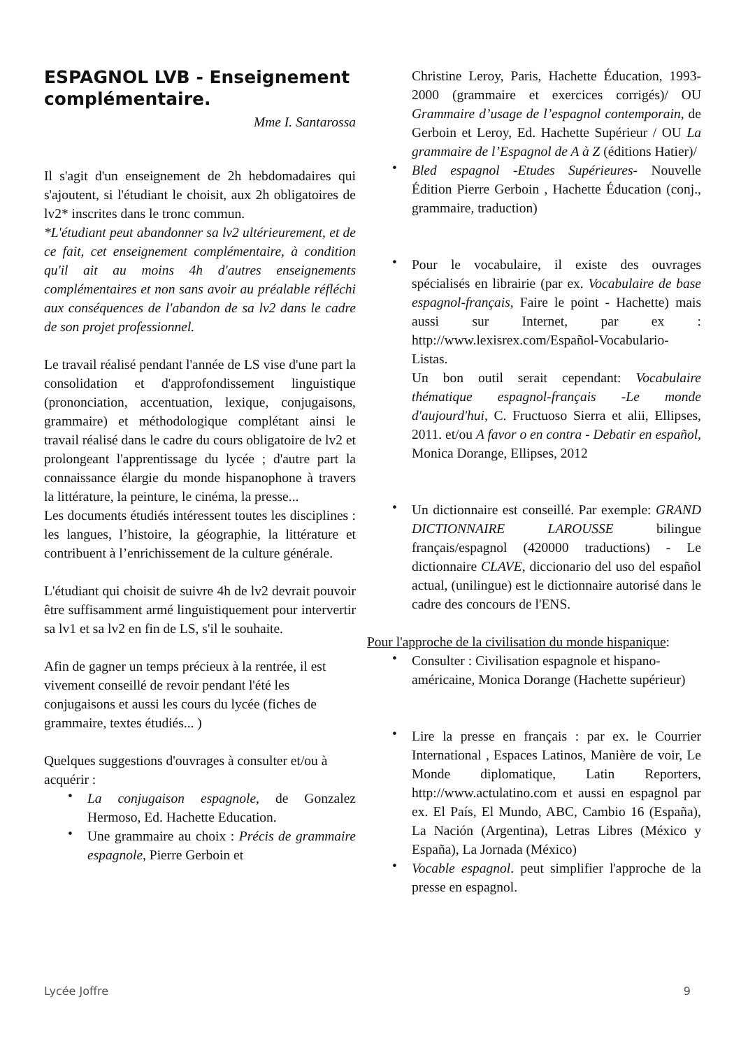ESPAGNOL LVB - Enseignement complémentaire.
Mme I. Santarossa
Il s'agit d'un enseignement de 2h hebdomadaires qui s'ajoutent, si l'étudiant le choisit, aux 2h obligatoires de lv2* inscrites dans le tronc commun.
*L'étudiant peut abandonner sa lv2 ultérieurement, et de ce fait, cet enseignement complémentaire, à condition qu'il ait au moins 4h d'autres enseignements complémentaires et non sans avoir au préalable réfléchi aux conséquences de l'abandon de sa lv2 dans le cadre de son projet professionnel.
Le travail réalisé pendant l'année de LS vise d'une part la consolidation et d'approfondissement linguistique (prononciation, accentuation, lexique, conjugaisons, grammaire) et méthodologique complétant ainsi le travail réalisé dans le cadre du cours obligatoire de lv2 et prolongeant l'apprentissage du lycée ; d'autre part la connaissance élargie du monde hispanophone à travers la littérature, la peinture, le cinéma, la presse...
Les documents étudiés intéressent toutes les disciplines : les langues, l’histoire, la géographie, la littérature et contribuent à l’enrichissement de la culture générale.
L'étudiant qui choisit de suivre 4h de lv2 devrait pouvoir être suffisamment armé linguistiquement pour intervertir sa lv1 et sa lv2 en fin de LS, s'il le souhaite.
Afin de gagner un temps précieux à la rentrée, il est vivement conseillé de revoir pendant l'été les conjugaisons et aussi les cours du lycée (fiches de grammaire, textes étudiés... )
Quelques suggestions d'ouvrages à consulter et/ou à acquérir :
• La conjugaison espagnole, de Gonzalez Hermoso, Ed. Hachette Education.
• Une grammaire au choix : Précis de grammaire espagnole, Pierre Gerboin et
Christine Leroy, Paris, Hachette Éducation, 1993-2000 (grammaire et exercices corrigés)/ OU Grammaire d’usage de l’espagnol contemporain, de Gerboin et Leroy, Ed. Hachette Supérieur / OU La grammaire de l’Espagnol de A à Z (éditions Hatier)/
• Bled espagnol -Etudes Supérieures- Nouvelle Édition Pierre Gerboin , Hachette Éducation (conj., grammaire, traduction)
• Pour le vocabulaire, il existe des ouvrages spécialisés en librairie (par ex. Vocabulaire de base espagnol-français, Faire le point - Hachette) mais aussi sur Internet, par ex : http://www.lexisrex.com/Español-Vocabulario-Listas.
Un bon outil serait cependant: Vocabulaire thématique espagnol-français -Le monde d'aujourd'hui, C. Fructuoso Sierra et alii, Ellipses, 2011. et/ou A favor o en contra - Debatir en español, Monica Dorange, Ellipses, 2012
• Un dictionnaire est conseillé. Par exemple: GRAND DICTIONNAIRE LAROUSSE bilingue français/espagnol (420000 traductions) - Le dictionnaire CLAVE, diccionario del uso del español actual, (unilingue) est le dictionnaire autorisé dans le cadre des concours de l'ENS.
Pour l'approche de la civilisation du monde hispanique:
• Consulter : Civilisation espagnole et hispano-américaine, Monica Dorange (Hachette supérieur)
• Lire la presse en français : par ex. le Courrier International , Espaces Latinos, Manière de voir, Le Monde diplomatique, Latin Reporters, http://www.actulatino.com et aussi en espagnol par ex. El País, El Mundo, ABC, Cambio 16 (España), La Nación (Argentina), Letras Libres (México y España), La Jornada (México)
• Vocable espagnol. peut simplifier l'approche de la presse en espagnol.
Lycée Joffre 9